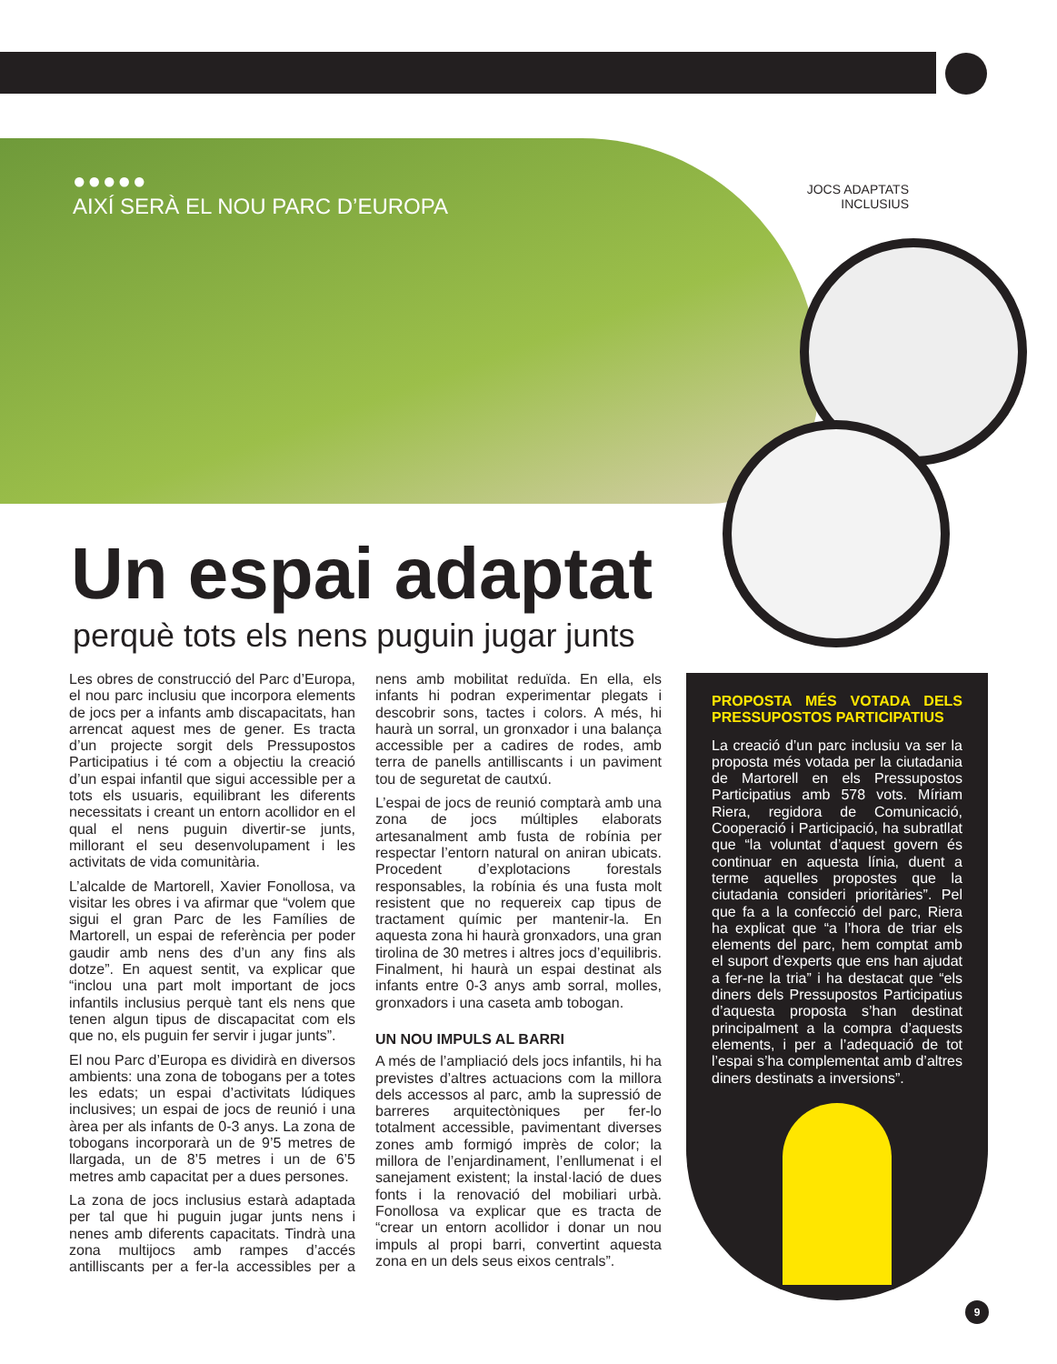●●●●●
AIXÍ SERÀ EL NOU PARC D’EUROPA
JOCS ADAPTATS INCLUSIUS
Un espai adaptat
perquè tots els nens puguin jugar junts
Les obres de construcció del Parc d’Europa, el nou parc inclusiu que incorpora elements de jocs per a infants amb discapacitats, han arrencat aquest mes de gener. Es tracta d’un projecte sorgit dels Pressupostos Participatius i té com a objectiu la creació d’un espai infantil que sigui accessible per a tots els usuaris, equilibrant les diferents necessitats i creant un entorn acollidor en el qual el nens puguin divertir-se junts, millorant el seu desenvolupament i les activitats de vida comunitària.
L’alcalde de Martorell, Xavier Fonollosa, va visitar les obres i va afirmar que “volem que sigui el gran Parc de les Famílies de Martorell, un espai de referència per poder gaudir amb nens des d’un any fins als dotze”. En aquest sentit, va explicar que “inclou una part molt important de jocs infantils inclusius perquè tant els nens que tenen algun tipus de discapacitat com els que no, els puguin fer servir i jugar junts”.
El nou Parc d’Europa es dividirà en diversos ambients: una zona de tobogans per a totes les edats; un espai d’activitats lúdiques inclusives; un espai de jocs de reunió i una àrea per als infants de 0-3 anys. La zona de tobogans incorporarà un de 9’5 metres de llargada, un de 8’5 metres i un de 6’5 metres amb capacitat per a dues persones.
La zona de jocs inclusius estarà adaptada per tal que hi puguin jugar junts nens i nenes amb diferents capacitats. Tindrà una zona multijocs amb rampes d’accés antilliscants per a fer-la accessibles per a nens amb mobilitat reduïda. En ella, els infants hi podran experimentar plegats i descobrir sons, tactes i colors. A més, hi haurà un sorral, un gronxador i una balança accessible per a cadires de rodes, amb terra de panells antilliscants i un paviment tou de seguretat de cautxú.
L’espai de jocs de reunió comptarà amb una zona de jocs múltiples elaborats artesanalment amb fusta de robínia per respectar l’entorn natural on aniran ubicats. Procedent d’explotacions forestals responsables, la robínia és una fusta molt resistent que no requereix cap tipus de tractament químic per mantenir-la. En aquesta zona hi haurà gronxadors, una gran tirolina de 30 metres i altres jocs d’equilibris. Finalment, hi haurà un espai destinat als infants entre 0-3 anys amb sorral, molles, gronxadors i una caseta amb tobogan.
UN NOU IMPULS AL BARRI
A més de l’ampliació dels jocs infantils, hi ha previstes d’altres actuacions com la millora dels accessos al parc, amb la supressió de barreres arquitectòniques per fer-lo totalment accessible, pavimentant diverses zones amb formigó imprès de color; la millora de l’enjardinament, l’enllumenat i el sanejament existent; la instal·lació de dues fonts i la renovació del mobiliari urbà. Fonollosa va explicar que es tracta de “crear un entorn acollidor i donar un nou impuls al propi barri, convertint aquesta zona en un dels seus eixos centrals”.
PROPOSTA MÉS VOTADA DELS PRESSUPOSTOS PARTICIPATIUS
La creació d’un parc inclusiu va ser la proposta més votada per la ciutadania de Martorell en els Pressupostos Participatius amb 578 vots. Míriam Riera, regidora de Comunicació, Cooperació i Participació, ha subratllat que “la voluntat d’aquest govern és continuar en aquesta línia, duent a terme aquelles propostes que la ciutadania consideri prioritàries”. Pel que fa a la confecció del parc, Riera ha explicat que “a l’hora de triar els elements del parc, hem comptat amb el suport d’experts que ens han ajudat a fer-ne la tria” i ha destacat que “els diners dels Pressupostos Participatius d’aquesta proposta s’han destinat principalment a la compra d’aquests elements, i per a l’adequació de tot l’espai s’ha complementat amb d’altres diners destinats a inversions”.
9